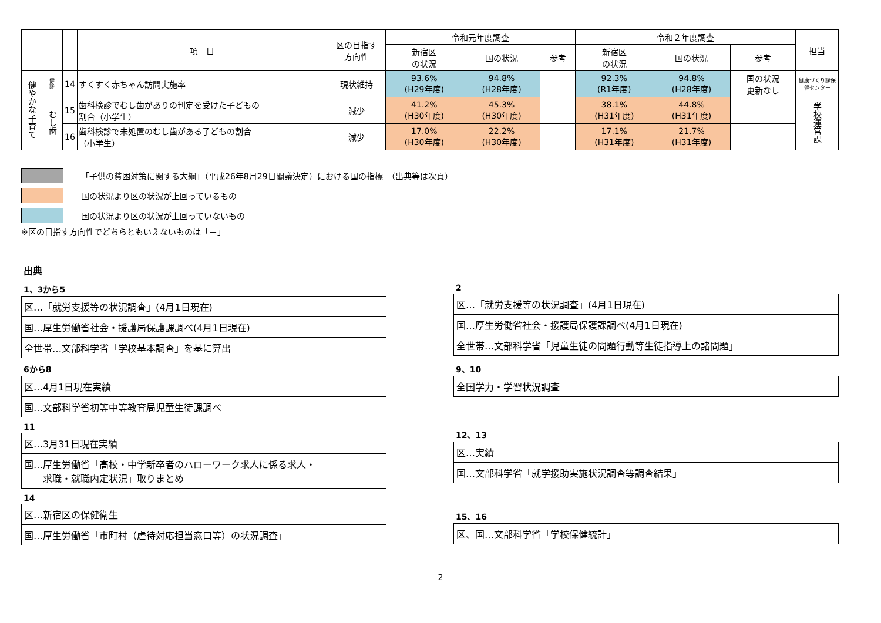| | | | 項 目 | 区の目指す 方向性 | 令和元年度調査 | | | 令和２年度調査 | | | 担当 |
| --- | --- | --- | --- | --- | --- | --- | --- | --- | --- | --- | --- |
| | | | | | 新宿区 の状況 | 国の状況 | 参考 | 新宿区 の状況 | 国の状況 | 参考 | |
| 健やかな子育て | 健診 | 14 | すくすく赤ちゃん訪問実施率 | 現状維持 | 93.6% (H29年度) | 94.8% (H28年度) | | 92.3% (R1年度) | 94.8% (H28年度) | 国の状況 更新なし | 健康づくり課保健センター |
| | むし歯 | 15 | 歯科検診でむし歯がありの判定を受けた子どもの 割合（小学生） | 減少 | 41.2% (H30年度) | 45.3% (H30年度) | | 38.1% (H31年度) | 44.8% (H31年度) | | 学校運営課 |
| | | 16 | 歯科検診で未処置のむし歯がある子どもの割合 （小学生） | 減少 | 17.0% (H30年度) | 22.2% (H30年度) | | 17.1% (H31年度) | 21.7% (H31年度) | | |
「子供の貧困対策に関する大綱」（平成26年8月29日閣議決定）における国の指標　（出典等は次頁）
国の状況より区の状況が上回っているもの
国の状況より区の状況が上回っていないもの
※区の目指す方向性でどちらともいえないものは「－」
出典
1、3から5
区…「就労支援等の状況調査」(4月1日現在)
国…厚生労働省社会・援護局保護課調べ(4月1日現在)
全世帯…文部科学省「学校基本調査」を基に算出
6から8
区…4月1日現在実績
国…文部科学省初等中等教育局児童生徒課調べ
11
区…3月31日現在実績
国…厚生労働省「高校・中学新卒者のハローワーク求人に係る求人・
　　求職・就職内定状況」取りまとめ
14
区…新宿区の保健衛生
国…厚生労働省「市町村（虐待対応担当窓口等）の状況調査」
2
区…「就労支援等の状況調査」(4月1日現在)
国…厚生労働省社会・援護局保護課調べ(4月1日現在)
全世帯…文部科学省「児童生徒の問題行動等生徒指導上の諸問題」
9、10
全国学力・学習状況調査
12、13
区…実績
国…文部科学省「就学援助実施状況調査等調査結果」
15、16
区、国…文部科学省「学校保健統計」
2